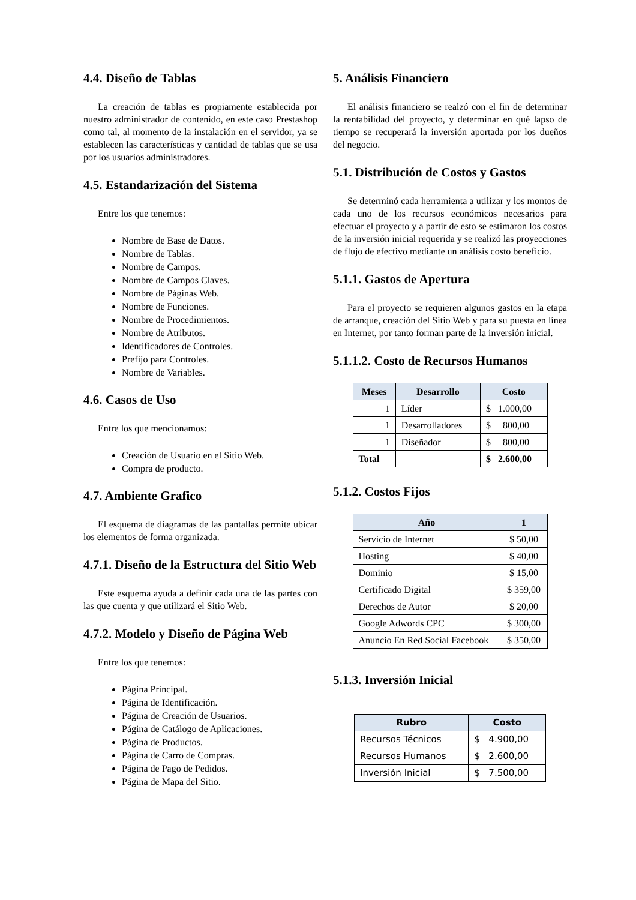4.4. Diseño de Tablas
La creación de tablas es propiamente establecida por nuestro administrador de contenido, en este caso Prestashop como tal, al momento de la instalación en el servidor, ya se establecen las características y cantidad de tablas que se usa por los usuarios administradores.
4.5. Estandarización del Sistema
Entre los que tenemos:
Nombre de Base de Datos.
Nombre de Tablas.
Nombre de Campos.
Nombre de Campos Claves.
Nombre de Páginas Web.
Nombre de Funciones.
Nombre de Procedimientos.
Nombre de Atributos.
Identificadores de Controles.
Prefijo para Controles.
Nombre de Variables.
4.6. Casos de Uso
Entre los que mencionamos:
Creación de Usuario en el Sitio Web.
Compra de producto.
4.7. Ambiente Grafico
El esquema de diagramas de las pantallas permite ubicar los elementos de forma organizada.
4.7.1. Diseño de la Estructura del Sitio Web
Este esquema ayuda a definir cada una de las partes con las que cuenta y que utilizará el Sitio Web.
4.7.2. Modelo y Diseño de Página Web
Entre los que tenemos:
Página Principal.
Página de Identificación.
Página de Creación de Usuarios.
Página de Catálogo de Aplicaciones.
Página de Productos.
Página de Carro de Compras.
Página de Pago de Pedidos.
Página de Mapa del Sitio.
5. Análisis Financiero
El análisis financiero se realzó con el fin de determinar la rentabilidad del proyecto, y determinar en qué lapso de tiempo se recuperará la inversión aportada por los dueños del negocio.
5.1. Distribución de Costos y Gastos
Se determinó cada herramienta a utilizar y los montos de cada uno de los recursos económicos necesarios para efectuar el proyecto y a partir de esto se estimaron los costos de la inversión inicial requerida y se realizó las proyecciones de flujo de efectivo mediante un análisis costo beneficio.
5.1.1. Gastos de Apertura
Para el proyecto se requieren algunos gastos en la etapa de arranque, creación del Sitio Web y para su puesta en línea en Internet, por tanto forman parte de la inversión inicial.
5.1.1.2. Costo de Recursos Humanos
| Meses | Desarrollo | Costo |
| --- | --- | --- |
| 1 | Líder | $ 1.000,00 |
| 1 | Desarrolladores | $ 800,00 |
| 1 | Diseñador | $ 800,00 |
| Total | | $ 2.600,00 |
5.1.2. Costos Fijos
| Año | 1 |
| --- | --- |
| Servicio de Internet | $ 50,00 |
| Hosting | $ 40,00 |
| Dominio | $ 15,00 |
| Certificado Digital | $ 359,00 |
| Derechos de Autor | $ 20,00 |
| Google Adwords CPC | $ 300,00 |
| Anuncio En Red Social Facebook | $ 350,00 |
5.1.3. Inversión Inicial
| Rubro | Costo |
| --- | --- |
| Recursos Técnicos | $ 4.900,00 |
| Recursos Humanos | $ 2.600,00 |
| Inversión Inicial | $ 7.500,00 |